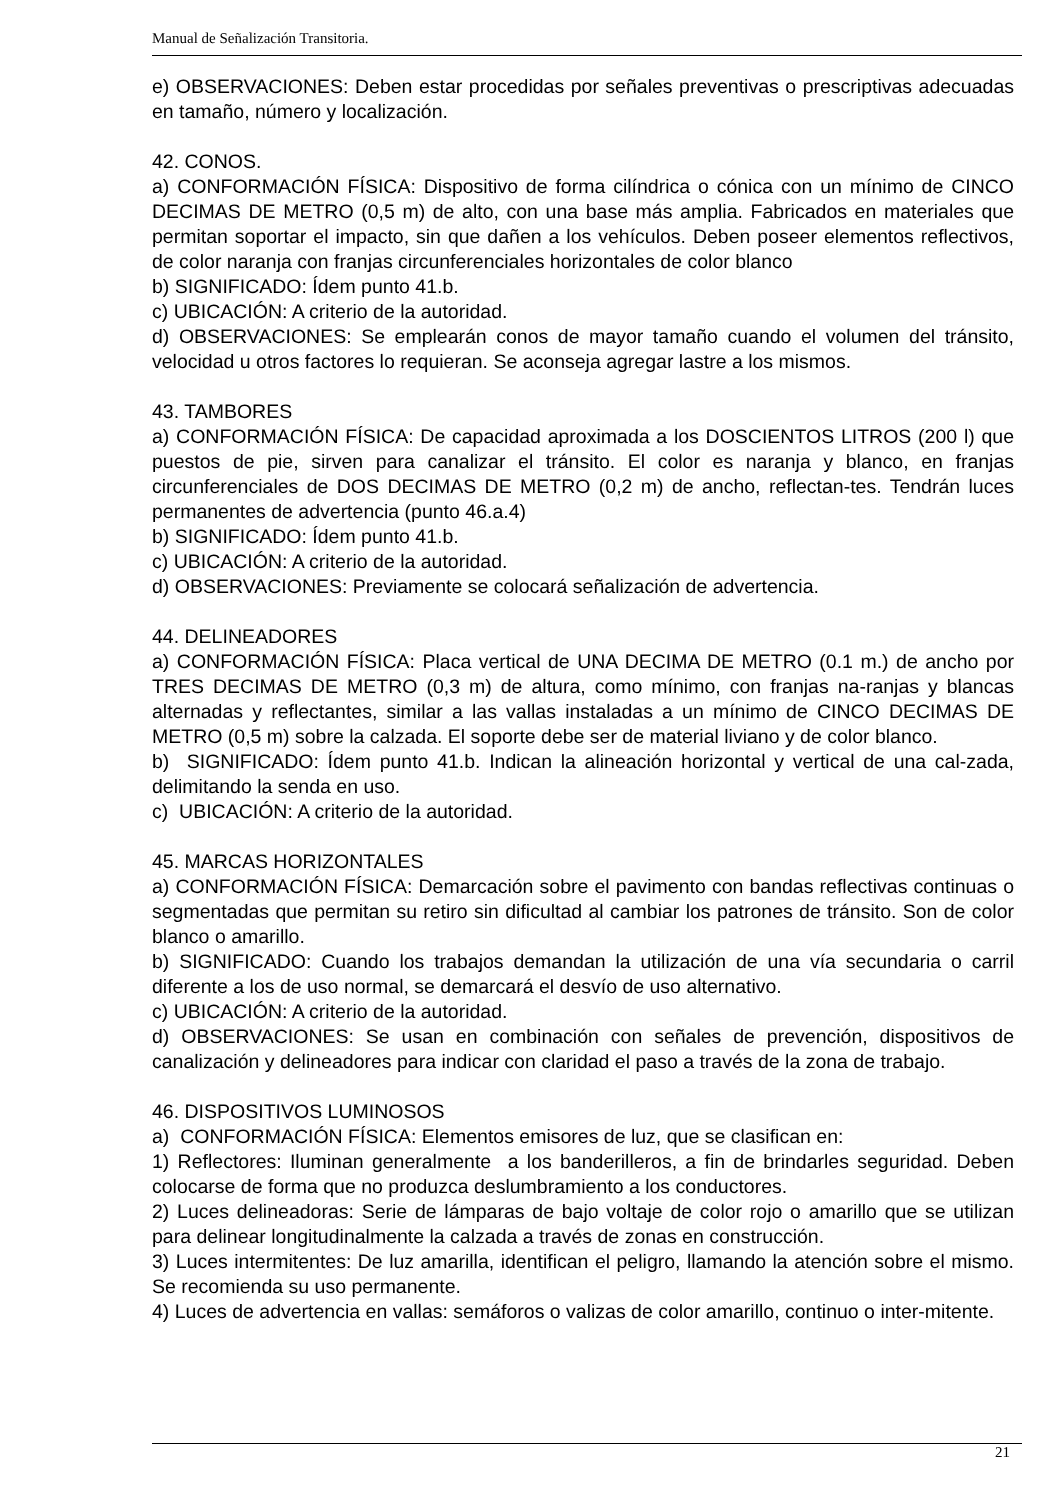Manual de Señalización Transitoria.
e) OBSERVACIONES: Deben estar procedidas por señales preventivas o prescriptivas adecuadas en tamaño, número y localización.
42. CONOS.
a) CONFORMACIÓN FÍSICA: Dispositivo de forma cilíndrica o cónica con un mínimo de CINCO DECIMAS DE METRO (0,5 m) de alto, con una base más amplia. Fabricados en materiales que permitan soportar el impacto, sin que dañen a los vehículos. Deben poseer elementos reflectivos, de color naranja con franjas circunferenciales horizontales de color blanco
b) SIGNIFICADO: Ídem punto 41.b.
c) UBICACIÓN: A criterio de la autoridad.
d) OBSERVACIONES: Se emplearán conos de mayor tamaño cuando el volumen del tránsito, velocidad u otros factores lo requieran. Se aconseja agregar lastre a los mismos.
43. TAMBORES
a) CONFORMACIÓN FÍSICA: De capacidad aproximada a los DOSCIENTOS LITROS (200 l) que puestos de pie, sirven para canalizar el tránsito. El color es naranja y blanco, en franjas circunferenciales de DOS DECIMAS DE METRO (0,2 m) de ancho, reflectan-tes. Tendrán luces permanentes de advertencia (punto 46.a.4)
b) SIGNIFICADO: Ídem punto 41.b.
c) UBICACIÓN: A criterio de la autoridad.
d) OBSERVACIONES: Previamente se colocará señalización de advertencia.
44. DELINEADORES
a) CONFORMACIÓN FÍSICA: Placa vertical de UNA DECIMA DE METRO (0.1 m.) de ancho por TRES DECIMAS DE METRO (0,3 m) de altura, como mínimo, con franjas na-ranjas y blancas alternadas y reflectantes, similar a las vallas instaladas a un mínimo de CINCO DECIMAS DE METRO (0,5 m) sobre la calzada. El soporte debe ser de material liviano y de color blanco.
b) SIGNIFICADO: Ídem punto 41.b. Indican la alineación horizontal y vertical de una cal-zada, delimitando la senda en uso.
c) UBICACIÓN: A criterio de la autoridad.
45. MARCAS HORIZONTALES
a) CONFORMACIÓN FÍSICA: Demarcación sobre el pavimento con bandas reflectivas continuas o segmentadas que permitan su retiro sin dificultad al cambiar los patrones de tránsito. Son de color blanco o amarillo.
b) SIGNIFICADO: Cuando los trabajos demandan la utilización de una vía secundaria o carril diferente a los de uso normal, se demarcará el desvío de uso alternativo.
c) UBICACIÓN: A criterio de la autoridad.
d) OBSERVACIONES: Se usan en combinación con señales de prevención, dispositivos de canalización y delineadores para indicar con claridad el paso a través de la zona de trabajo.
46. DISPOSITIVOS LUMINOSOS
a) CONFORMACIÓN FÍSICA: Elementos emisores de luz, que se clasifican en:
1) Reflectores: Iluminan generalmente a los banderilleros, a fin de brindarles seguridad. Deben colocarse de forma que no produzca deslumbramiento a los conductores.
2) Luces delineadoras: Serie de lámparas de bajo voltaje de color rojo o amarillo que se utilizan para delinear longitudinalmente la calzada a través de zonas en construcción.
3) Luces intermitentes: De luz amarilla, identifican el peligro, llamando la atención sobre el mismo. Se recomienda su uso permanente.
4) Luces de advertencia en vallas: semáforos o valizas de color amarillo, continuo o inter-mitente.
21